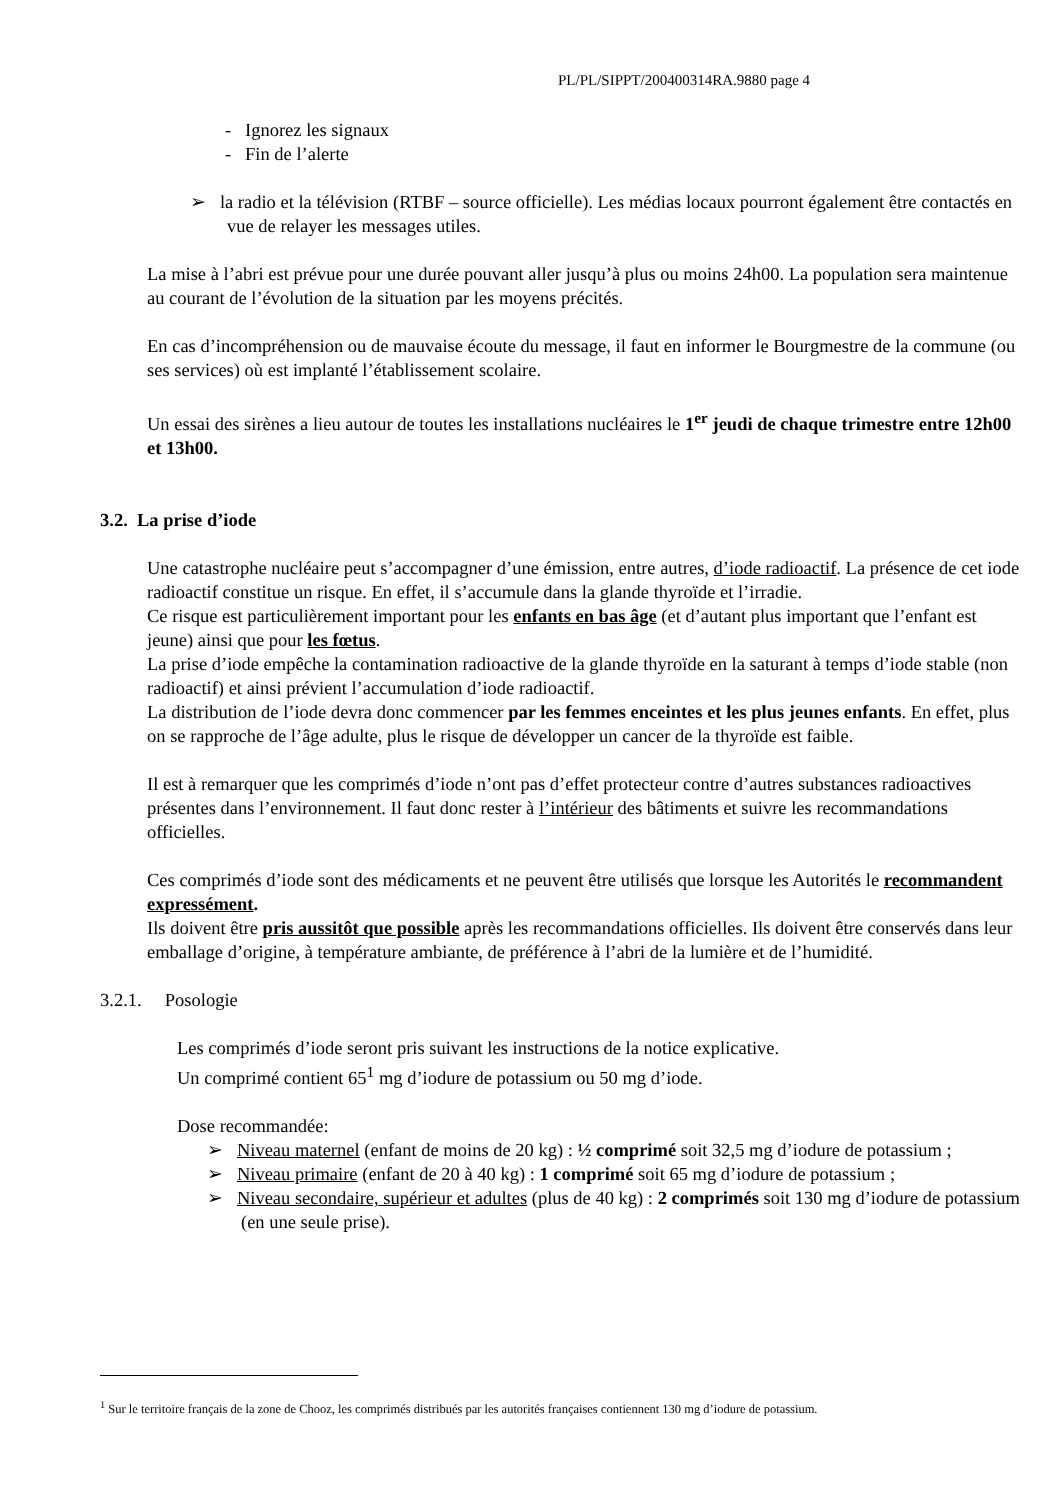PL/PL/SIPPT/200400314RA.9880 page 4
- Ignorez les signaux
- Fin de l’alerte
➢ la radio et la télévision (RTBF – source officielle). Les médias locaux pourront également être contactés en vue de relayer les messages utiles.
La mise à l’abri est prévue pour une durée pouvant aller jusqu’à plus ou moins 24h00. La population sera maintenue au courant de l’évolution de la situation par les moyens précités.
En cas d’incompréhension ou de mauvaise écoute du message, il faut en informer le Bourgmestre de la commune (ou ses services) où est implanté l’établissement scolaire.
Un essai des sirènes a lieu autour de toutes les installations nucléaires le 1<sup>er</sup> jeudi de chaque trimestre entre 12h00 et 13h00.
3.2. La prise d’iode
Une catastrophe nucléaire peut s’accompagner d’une émission, entre autres, d’iode radioactif. La présence de cet iode radioactif constitue un risque. En effet, il s’accumule dans la glande thyroïde et l’irradie.
Ce risque est particulièrement important pour les enfants en bas âge (et d’autant plus important que l’enfant est jeune) ainsi que pour les fœtus.
La prise d’iode empêche la contamination radioactive de la glande thyroïde en la saturant à temps d’iode stable (non radioactif) et ainsi prévient l’accumulation d’iode radioactif.
La distribution de l’iode devra donc commencer par les femmes enceintes et les plus jeunes enfants. En effet, plus on se rapproche de l’âge adulte, plus le risque de développer un cancer de la thyroïde est faible.
Il est à remarquer que les comprimés d’iode n’ont pas d’effet protecteur contre d’autres substances radioactives présentes dans l’environnement. Il faut donc rester à l’intérieur des bâtiments et suivre les recommandations officielles.
Ces comprimés d’iode sont des médicaments et ne peuvent être utilisés que lorsque les Autorités le recommandent expressément.
Ils doivent être pris aussitôt que possible après les recommandations officielles. Ils doivent être conservés dans leur emballage d’origine, à température ambiante, de préférence à l’abri de la lumière et de l’humidité.
3.2.1. Posologie
Les comprimés d’iode seront pris suivant les instructions de la notice explicative.
Un comprimé contient 65<sup>1</sup> mg d’iodure de potassium ou 50 mg d’iode.
Dose recommandée:
➢ Niveau maternel (enfant de moins de 20 kg) : ½ comprimé soit 32,5 mg d’iodure de potassium ;
➢ Niveau primaire (enfant de 20 à 40 kg) : 1 comprimé soit 65 mg d’iodure de potassium ;
➢ Niveau secondaire, supérieur et adultes (plus de 40 kg) : 2 comprimés soit 130 mg d’iodure de potassium (en une seule prise).
<sup>1</sup> Sur le territoire français de la zone de Chooz, les comprimés distribués par les autorités françaises contiennent 130 mg d’iodure de potassium.